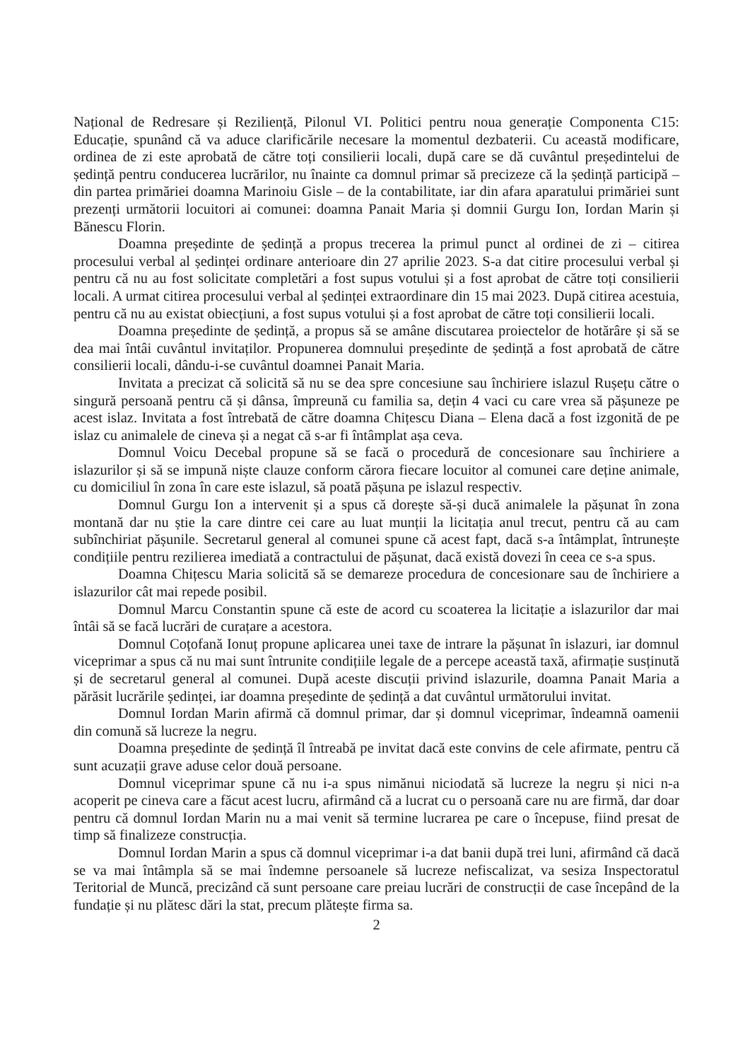Național de Redresare și Reziliență, Pilonul VI. Politici pentru noua generație Componenta C15: Educație, spunând că va aduce clarificările necesare la momentul dezbaterii. Cu această modificare, ordinea de zi este aprobată de către toți consilierii locali, după care se dă cuvântul președintelui de ședință pentru conducerea lucrărilor, nu înainte ca domnul primar să precizeze că la ședință participă – din partea primăriei doamna Marinoiu Gisle – de la contabilitate, iar din afara aparatului primăriei sunt prezenți următorii locuitori ai comunei: doamna Panait Maria și domnii Gurgu Ion, Iordan Marin și Bănescu Florin.
Doamna președinte de ședință a propus trecerea la primul punct al ordinei de zi – citirea procesului verbal al ședinței ordinare anterioare din 27 aprilie 2023. S-a dat citire procesului verbal și pentru că nu au fost solicitate completări a fost supus votului și a fost aprobat de către toți consilierii locali. A urmat citirea procesului verbal al ședinței extraordinare din 15 mai 2023. După citirea acestuia, pentru că nu au existat obiecțiuni, a fost supus votului și a fost aprobat de către toți consilierii locali.
Doamna președinte de ședință, a propus să se amâne discutarea proiectelor de hotărâre și să se dea mai întâi cuvântul invitaților. Propunerea domnului președinte de ședință a fost aprobată de către consilierii locali, dându-i-se cuvântul doamnei Panait Maria.
Invitata a precizat că solicită să nu se dea spre concesiune sau închiriere islazul Rușețu către o singură persoană pentru că și dânsa, împreună cu familia sa, dețin 4 vaci cu care vrea să pășuneze pe acest islaz. Invitata a fost întrebată de către doamna Chițescu Diana – Elena dacă a fost izgonită de pe islaz cu animalele de cineva și a negat că s-ar fi întâmplat așa ceva.
Domnul Voicu Decebal propune să se facă o procedură de concesionare sau închiriere a islazurilor și să se impună niște clauze conform cărora fiecare locuitor al comunei care deține animale, cu domiciliul în zona în care este islazul, să poată pășuna pe islazul respectiv.
Domnul Gurgu Ion a intervenit și a spus că dorește să-și ducă animalele la pășunat în zona montană dar nu știe la care dintre cei care au luat munții la licitația anul trecut, pentru că au cam subînchiriat pășunile. Secretarul general al comunei spune că acest fapt, dacă s-a întâmplat, întrunește condițiile pentru rezilierea imediată a contractului de pășunat, dacă există dovezi în ceea ce s-a spus.
Doamna Chițescu Maria solicită să se demareze procedura de concesionare sau de închiriere a islazurilor cât mai repede posibil.
Domnul Marcu Constantin spune că este de acord cu scoaterea la licitație a islazurilor dar mai întâi să se facă lucrări de curațare a acestora.
Domnul Coțofană Ionuț propune aplicarea unei taxe de intrare la pășunat în islazuri, iar domnul viceprimar a spus că nu mai sunt întrunite condițiile legale de a percepe această taxă, afirmație susținută și de secretarul general al comunei. După aceste discuții privind islazurile, doamna Panait Maria a părăsit lucrările ședinței, iar doamna președinte de ședință a dat cuvântul următorului invitat.
Domnul Iordan Marin afirmă că domnul primar, dar și domnul viceprimar, îndeamnă oamenii din comună să lucreze la negru.
Doamna președinte de ședință îl întreabă pe invitat dacă este convins de cele afirmate, pentru că sunt acuzații grave aduse celor două persoane.
Domnul viceprimar spune că nu i-a spus nimănui niciodată să lucreze la negru și nici n-a acoperit pe cineva care a făcut acest lucru, afirmând că a lucrat cu o persoană care nu are firmă, dar doar pentru că domnul Iordan Marin nu a mai venit să termine lucrarea pe care o începuse, fiind presat de timp să finalizeze construcția.
Domnul Iordan Marin a spus că domnul viceprimar i-a dat banii după trei luni, afirmând că dacă se va mai întâmpla să se mai îndemne persoanele să lucreze nefiscalizat, va sesiza Inspectoratul Teritorial de Muncă, precizând că sunt persoane care preiau lucrări de construcții de case începând de la fundație și nu plătesc dări la stat, precum plătește firma sa.
2